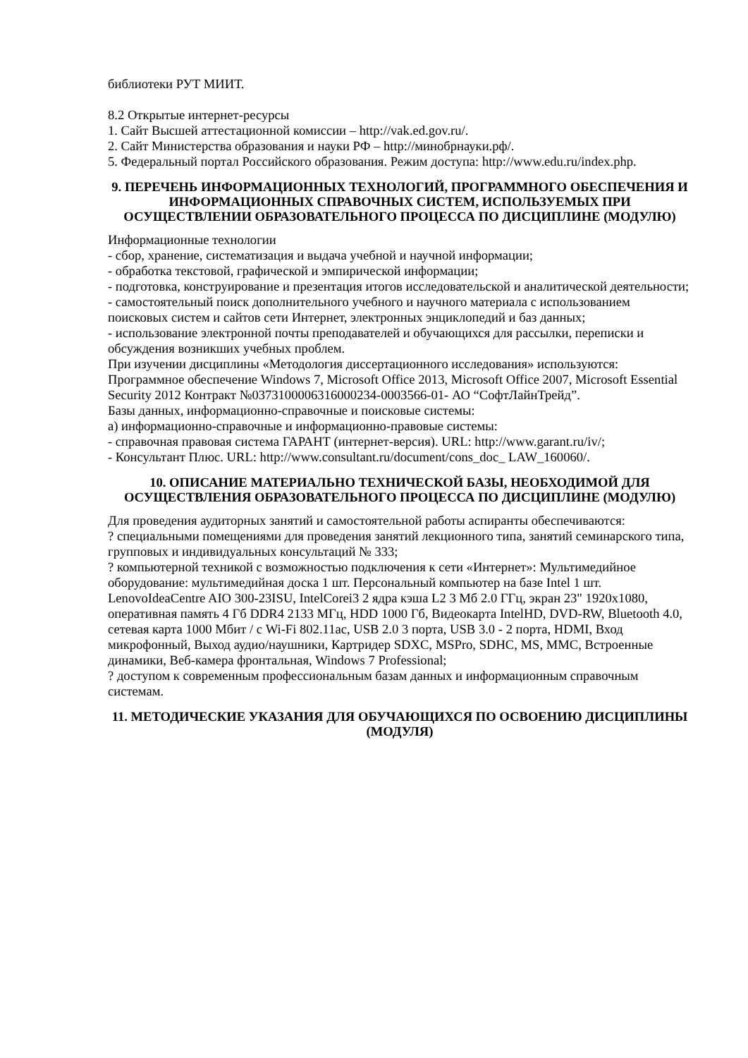библиотеки РУТ МИИТ.
8.2 Открытые интернет-ресурсы
1. Сайт Высшей аттестационной комиссии – http://vak.ed.gov.ru/.
2. Сайт Министерства образования и науки РФ – http://минобрнауки.рф/.
5. Федеральный портал Российского образования. Режим доступа: http://www.edu.ru/index.php.
9. ПЕРЕЧЕНЬ ИНФОРМАЦИОННЫХ ТЕХНОЛОГИЙ, ПРОГРАММНОГО ОБЕСПЕЧЕНИЯ И ИНФОРМАЦИОННЫХ СПРАВОЧНЫХ СИСТЕМ, ИСПОЛЬЗУЕМЫХ ПРИ ОСУЩЕСТВЛЕНИИ ОБРАЗОВАТЕЛЬНОГО ПРОЦЕССА ПО ДИСЦИПЛИНЕ (МОДУЛЮ)
Информационные технологии
- сбор, хранение, систематизация и выдача учебной и научной информации;
- обработка текстовой, графической и эмпирической информации;
- подготовка, конструирование и презентация итогов исследовательской и аналитической деятельности;
- самостоятельный поиск дополнительного учебного и научного материала с использованием поисковых систем и сайтов сети Интернет, электронных энциклопедий и баз данных;
- использование электронной почты преподавателей и обучающихся для рассылки, переписки и обсуждения возникших учебных проблем.
При изучении дисциплины «Методология диссертационного исследования» используются:
Программное обеспечение Windows 7, Microsoft Office 2013, Microsoft Office 2007, Microsoft Essential Security 2012 Контракт №0373100006316000234-0003566-01- АО “СофтЛайнТрейд”.
Базы данных, информационно-справочные и поисковые системы:
а) информационно-справочные и информационно-правовые системы:
- справочная правовая система ГАРАНТ (интернет-версия). URL: http://www.garant.ru/iv/;
- Консультант Плюс. URL: http://www.consultant.ru/document/cons_doc_ LAW_160060/.
10. ОПИСАНИЕ МАТЕРИАЛЬНО ТЕХНИЧЕСКОЙ БАЗЫ, НЕОБХОДИМОЙ ДЛЯ ОСУЩЕСТВЛЕНИЯ ОБРАЗОВАТЕЛЬНОГО ПРОЦЕССА ПО ДИСЦИПЛИНЕ (МОДУЛЮ)
Для проведения аудиторных занятий и самостоятельной работы аспиранты обеспечиваются:
? специальными помещениями для проведения занятий лекционного типа, занятий семинарского типа, групповых и индивидуальных консультаций № 333;
? компьютерной техникой с возможностью подключения к сети «Интернет»: Мультимедийное оборудование: мультимедийная доска 1 шт. Персональный компьютер на базе Intel 1 шт. LenovoIdeaCentre AIO 300-23ISU, IntelCorei3 2 ядра кэша L2 3 Мб 2.0 ГГц, экран 23" 1920x1080, оперативная память 4 Гб DDR4 2133 МГц, HDD 1000 Гб, Видеокарта IntelHD, DVD-RW, Bluetooth 4.0, сетевая карта 1000 Мбит / с Wi-Fi 802.11ac, USB 2.0 3 порта, USB 3.0 - 2 порта, HDMI, Вход микрофонный, Выход аудио/наушники, Картридер SDXC, MSPro, SDHC, MS, MMC, Встроенные динамики, Веб-камера фронтальная, Windows 7 Professional;
? доступом к современным профессиональным базам данных и информационным справочным системам.
11. МЕТОДИЧЕСКИЕ УКАЗАНИЯ ДЛЯ ОБУЧАЮЩИХСЯ ПО ОСВОЕНИЮ ДИСЦИПЛИНЫ (МОДУЛЯ)